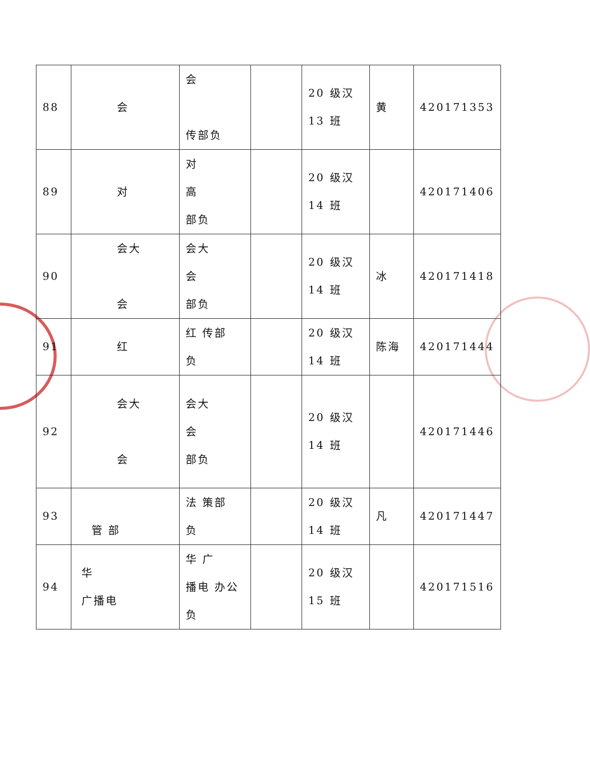| 88 | 会 | 会 传部负 | | 20 级汉 13 班 | 黄 | 420171353 |
| 89 | 对 | 对 高 部负 | | 20 级汉 14 班 | | 420171406 |
| 90 | 会大 会 | 会大 会 部负 | | 20 级汉 14 班 | 冰 | 420171418 |
| 91 | 红 | 红 传部 负 | | 20 级汉 14 班 | 陈海 | 420171444 |
| 92 | 会大 会 | 会大 会 部负 | | 20 级汉 14 班 | | 420171446 |
| 93 | 管 部 | 法 策部 负 | | 20 级汉 14 班 | 凡 | 420171447 |
| 94 | 华 广播电 | 华 广 播电 办公 负 | | 20 级汉 15 班 | | 420171516 |